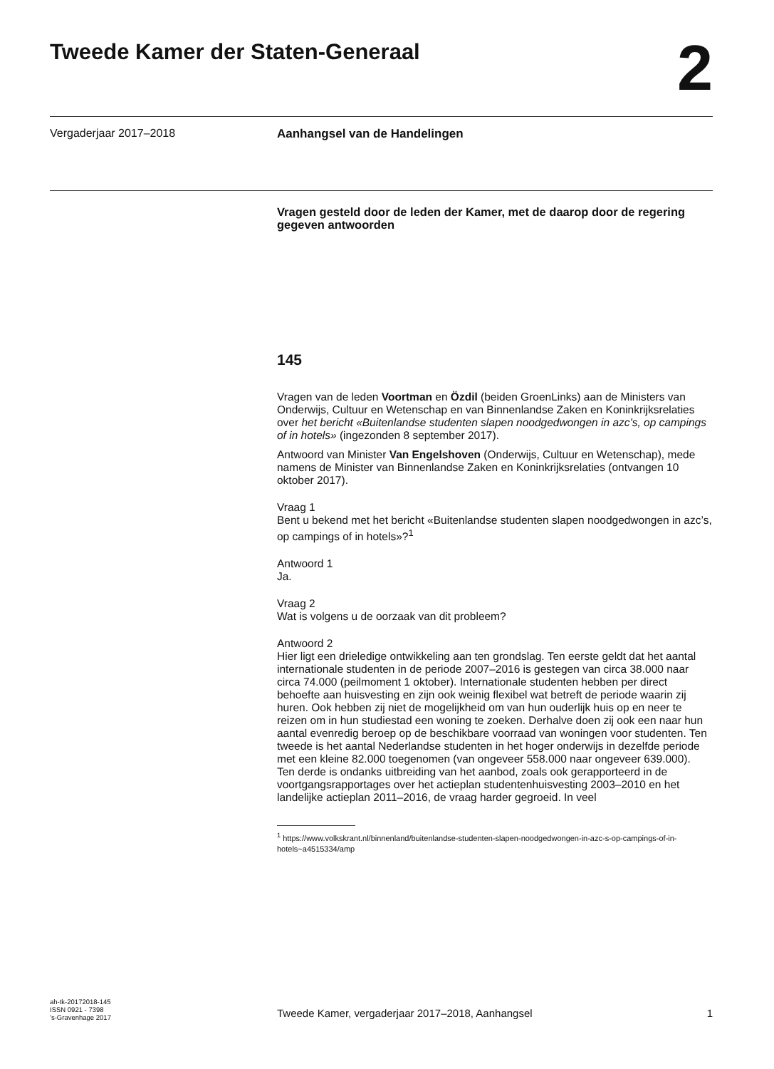Tweede Kamer der Staten-Generaal
2
Vergaderjaar 2017–2018 Aanhangsel van de Handelingen
Vragen gesteld door de leden der Kamer, met de daarop door de regering gegeven antwoorden
145
Vragen van de leden Voortman en Özdil (beiden GroenLinks) aan de Ministers van Onderwijs, Cultuur en Wetenschap en van Binnenlandse Zaken en Koninkrijksrelaties over het bericht «Buitenlandse studenten slapen noodgedwongen in azc’s, op campings of in hotels» (ingezonden 8 september 2017).
Antwoord van Minister Van Engelshoven (Onderwijs, Cultuur en Wetenschap), mede namens de Minister van Binnenlandse Zaken en Koninkrijksrelaties (ontvangen 10 oktober 2017).
Vraag 1
Bent u bekend met het bericht «Buitenlandse studenten slapen noodgedwongen in azc’s, op campings of in hotels»?<sup>1</sup>
Antwoord 1
Ja.
Vraag 2
Wat is volgens u de oorzaak van dit probleem?
Antwoord 2
Hier ligt een drieledige ontwikkeling aan ten grondslag. Ten eerste geldt dat het aantal internationale studenten in de periode 2007–2016 is gestegen van circa 38.000 naar circa 74.000 (peilmoment 1 oktober). Internationale studenten hebben per direct behoefte aan huisvesting en zijn ook weinig flexibel wat betreft de periode waarin zij huren. Ook hebben zij niet de mogelijkheid om van hun ouderlijk huis op en neer te reizen om in hun studiestad een woning te zoeken. Derhalve doen zij ook een naar hun aantal evenredig beroep op de beschikbare voorraad van woningen voor studenten. Ten tweede is het aantal Nederlandse studenten in het hoger onderwijs in dezelfde periode met een kleine 82.000 toegenomen (van ongeveer 558.000 naar ongeveer 639.000).
Ten derde is ondanks uitbreiding van het aanbod, zoals ook gerapporteerd in de voortgangsrapportages over het actieplan studentenhuisvesting 2003–2010 en het landelijke actieplan 2011–2016, de vraag harder gegroeid. In veel
<sup>1</sup> https://www.volkskrant.nl/binnenland/buitenlandse-studenten-slapen-noodgedwongen-in-azc-s-op-campings-of-in-hotels~a4515334/amp
ah-tk-20172018-145
ISSN 0921 - 7398
’s-Gravenhage 2017
Tweede Kamer, vergaderjaar 2017–2018, Aanhangsel 1